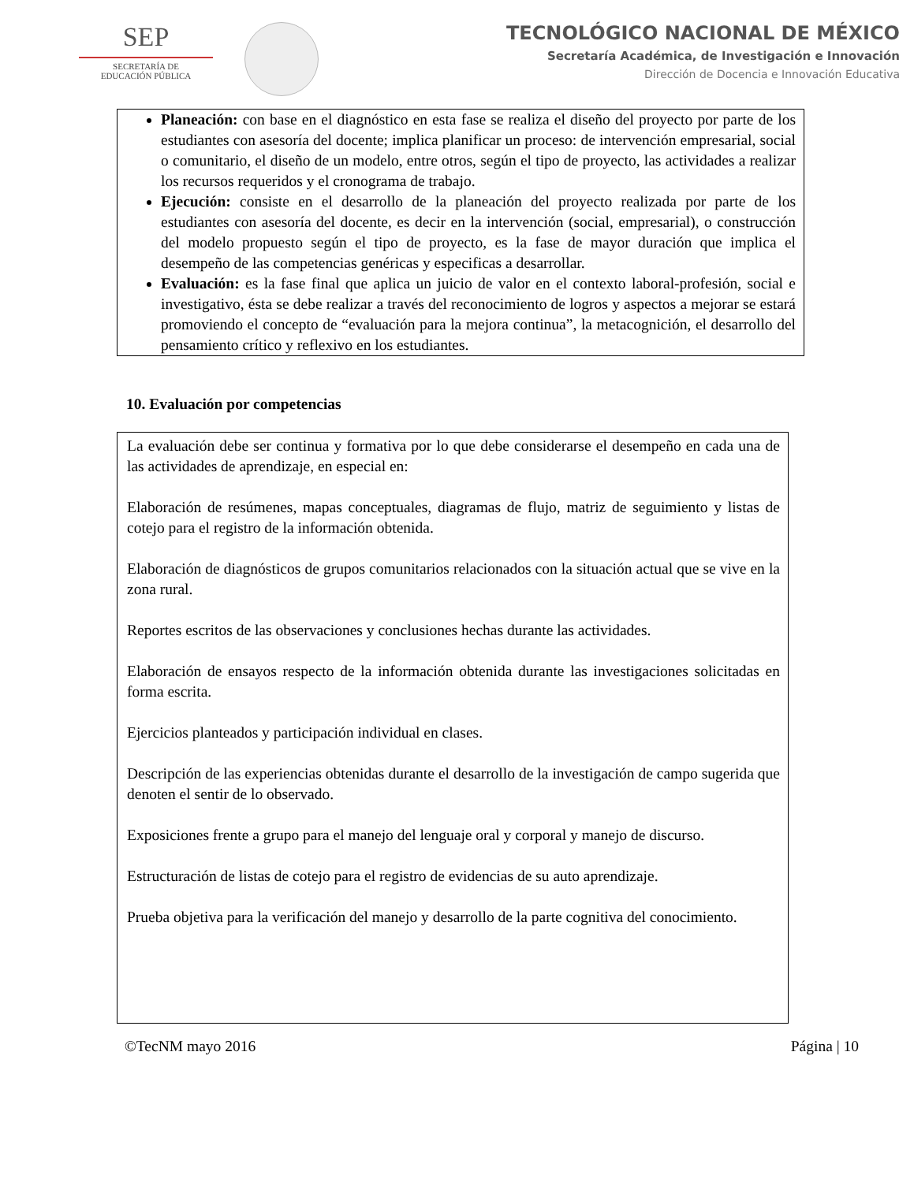SEP
SECRETARÍA DE
EDUCACIÓN PÚBLICA
TECNOLÓGICO NACIONAL DE MÉXICO
Secretaría Académica, de Investigación e Innovación
Dirección de Docencia e Innovación Educativa
Planeación: con base en el diagnóstico en esta fase se realiza el diseño del proyecto por parte de los estudiantes con asesoría del docente; implica planificar un proceso: de intervención empresarial, social o comunitario, el diseño de un modelo, entre otros, según el tipo de proyecto, las actividades a realizar los recursos requeridos y el cronograma de trabajo.
Ejecución: consiste en el desarrollo de la planeación del proyecto realizada por parte de los estudiantes con asesoría del docente, es decir en la intervención (social, empresarial), o construcción del modelo propuesto según el tipo de proyecto, es la fase de mayor duración que implica el desempeño de las competencias genéricas y especificas a desarrollar.
Evaluación: es la fase final que aplica un juicio de valor en el contexto laboral-profesión, social e investigativo, ésta se debe realizar a través del reconocimiento de logros y aspectos a mejorar se estará promoviendo el concepto de “evaluación para la mejora continua”, la metacognición, el desarrollo del pensamiento crítico y reflexivo en los estudiantes.
10. Evaluación por competencias
La evaluación debe ser continua y formativa por lo que debe considerarse el desempeño en cada una de las actividades de aprendizaje, en especial en:
Elaboración de resúmenes, mapas conceptuales, diagramas de flujo, matriz de seguimiento y listas de cotejo para el registro de la información obtenida.
Elaboración de diagnósticos de grupos comunitarios relacionados con la situación actual que se vive en la zona rural.
Reportes escritos de las observaciones y conclusiones hechas durante las actividades.
Elaboración de ensayos respecto de la información obtenida durante las investigaciones solicitadas en forma escrita.
Ejercicios planteados y participación individual en clases.
Descripción de las experiencias obtenidas durante el desarrollo de la investigación de campo sugerida que denoten el sentir de lo observado.
Exposiciones frente a grupo para el manejo del lenguaje oral y corporal y manejo de discurso.
Estructuración de listas de cotejo para el registro de evidencias de su auto aprendizaje.
Prueba objetiva para la verificación del manejo y desarrollo de la parte cognitiva del conocimiento.
©TecNM mayo 2016 Página | 10